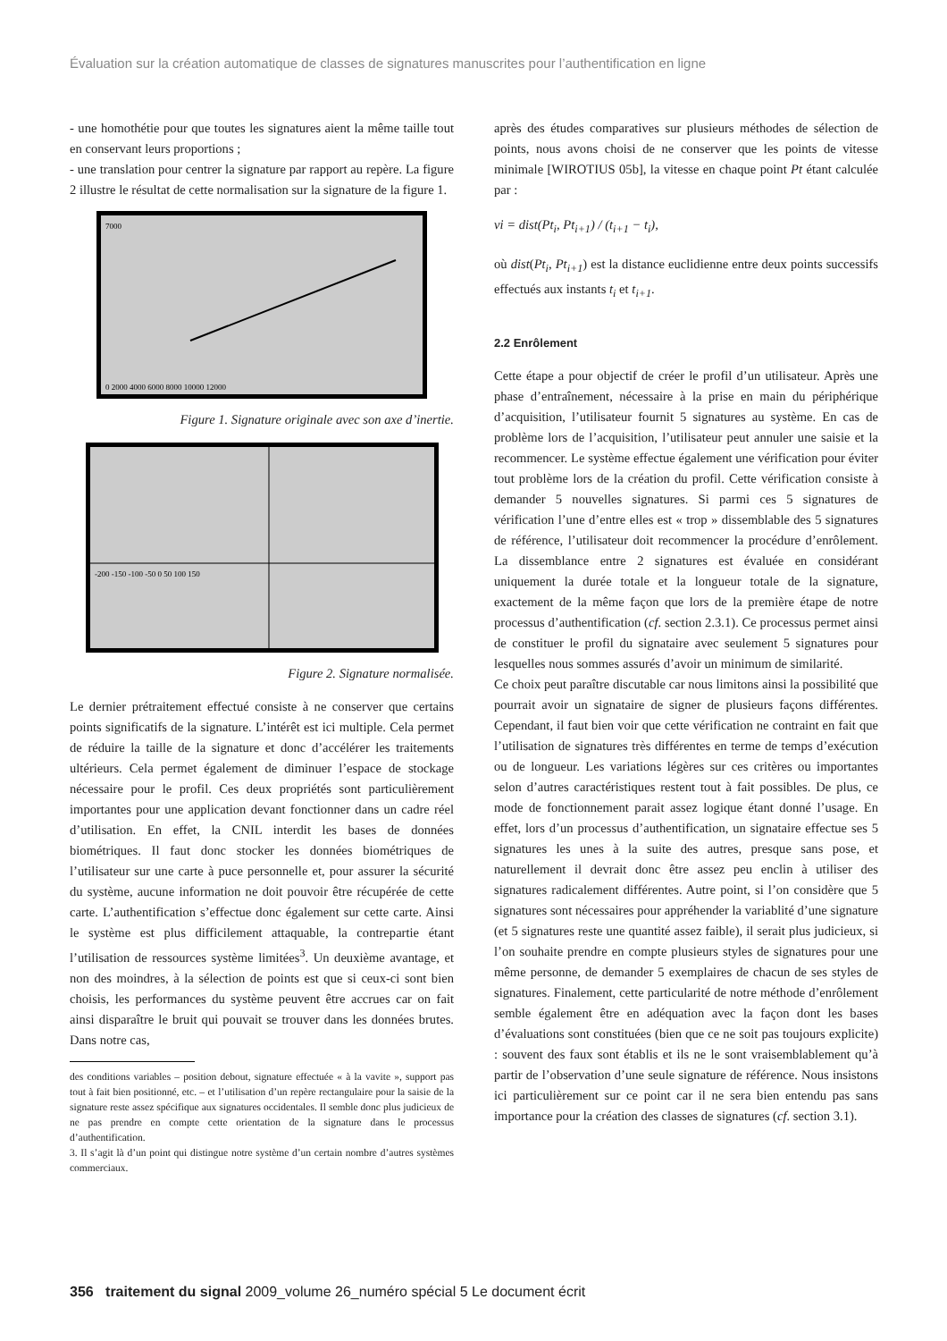Évaluation sur la création automatique de classes de signatures manuscrites pour l’authentification en ligne
- une homothétie pour que toutes les signatures aient la même taille tout en conservant leurs proportions ;
- une translation pour centrer la signature par rapport au repère. La figure 2 illustre le résultat de cette normalisation sur la signature de la figure 1.
7000
0 2000 4000 6000 8000 10000 12000
Figure 1. Signature originale avec son axe d’inertie.
-200 -150 -100 -50 0 50 100 150
Figure 2. Signature normalisée.
Le dernier prétraitement effectué consiste à ne conserver que certains points significatifs de la signature. L’intérêt est ici multiple. Cela permet de réduire la taille de la signature et donc d’accélérer les traitements ultérieurs. Cela permet également de diminuer l’espace de stockage nécessaire pour le profil. Ces deux propriétés sont particulièrement importantes pour une application devant fonctionner dans un cadre réel d’utilisation. En effet, la CNIL interdit les bases de données biométriques. Il faut donc stocker les données biométriques de l’utilisateur sur une carte à puce personnelle et, pour assurer la sécurité du système, aucune information ne doit pouvoir être récupérée de cette carte. L’authentification s’effectue donc également sur cette carte. Ainsi le système est plus difficilement attaquable, la contrepartie étant l’utilisation de ressources système limitées<sup>3</sup>. Un deuxième avantage, et non des moindres, à la sélection de points est que si ceux-ci sont bien choisis, les performances du système peuvent être accrues car on fait ainsi disparaître le bruit qui pouvait se trouver dans les données brutes. Dans notre cas,
des conditions variables – position debout, signature effectuée « à la vavite », support pas tout à fait bien positionné, etc. – et l’utilisation d’un repère rectangulaire pour la saisie de la signature reste assez spécifique aux signatures occidentales. Il semble donc plus judicieux de ne pas prendre en compte cette orientation de la signature dans le processus d’authentification.
3. Il s’agit là d’un point qui distingue notre système d’un certain nombre d’autres systèmes commerciaux.
après des études comparatives sur plusieurs méthodes de sélection de points, nous avons choisi de ne conserver que les points de vitesse minimale [WIROTIUS 05b], la vitesse en chaque point Pt étant calculée par :
vi = dist(Pt<sub>i</sub>, Pt<sub>i+1</sub>) / (t<sub>i+1</sub> − t<sub>i</sub>),
où dist(Pt<sub>i</sub>, Pt<sub>i+1</sub>) est la distance euclidienne entre deux points successifs effectués aux instants t<sub>i</sub> et t<sub>i+1</sub>.
2.2 Enrôlement
Cette étape a pour objectif de créer le profil d’un utilisateur. Après une phase d’entraînement, nécessaire à la prise en main du périphérique d’acquisition, l’utilisateur fournit 5 signatures au système. En cas de problème lors de l’acquisition, l’utilisateur peut annuler une saisie et la recommencer. Le système effectue également une vérification pour éviter tout problème lors de la création du profil. Cette vérification consiste à demander 5 nouvelles signatures. Si parmi ces 5 signatures de vérification l’une d’entre elles est « trop » dissemblable des 5 signatures de référence, l’utilisateur doit recommencer la procédure d’enrôlement. La dissemblance entre 2 signatures est évaluée en considérant uniquement la durée totale et la longueur totale de la signature, exactement de la même façon que lors de la première étape de notre processus d’authentification (cf. section 2.3.1). Ce processus permet ainsi de constituer le profil du signataire avec seulement 5 signatures pour lesquelles nous sommes assurés d’avoir un minimum de similarité.
Ce choix peut paraître discutable car nous limitons ainsi la possibilité que pourrait avoir un signataire de signer de plusieurs façons différentes. Cependant, il faut bien voir que cette vérification ne contraint en fait que l’utilisation de signatures très différentes en terme de temps d’exécution ou de longueur. Les variations légères sur ces critères ou importantes selon d’autres caractéristiques restent tout à fait possibles. De plus, ce mode de fonctionnement parait assez logique étant donné l’usage. En effet, lors d’un processus d’authentification, un signataire effectue ses 5 signatures les unes à la suite des autres, presque sans pose, et naturellement il devrait donc être assez peu enclin à utiliser des signatures radicalement différentes. Autre point, si l’on considère que 5 signatures sont nécessaires pour appréhender la variablité d’une signature (et 5 signatures reste une quantité assez faible), il serait plus judicieux, si l’on souhaite prendre en compte plusieurs styles de signatures pour une même personne, de demander 5 exemplaires de chacun de ses styles de signatures. Finalement, cette particularité de notre méthode d’enrôlement semble également être en adéquation avec la façon dont les bases d’évaluations sont constituées (bien que ce ne soit pas toujours explicite) : souvent des faux sont établis et ils ne le sont vraisemblablement qu’à partir de l’observation d’une seule signature de référence. Nous insistons ici particulièrement sur ce point car il ne sera bien entendu pas sans importance pour la création des classes de signatures (cf. section 3.1).
356 traitement du signal 2009_volume 26_numéro spécial 5 Le document écrit